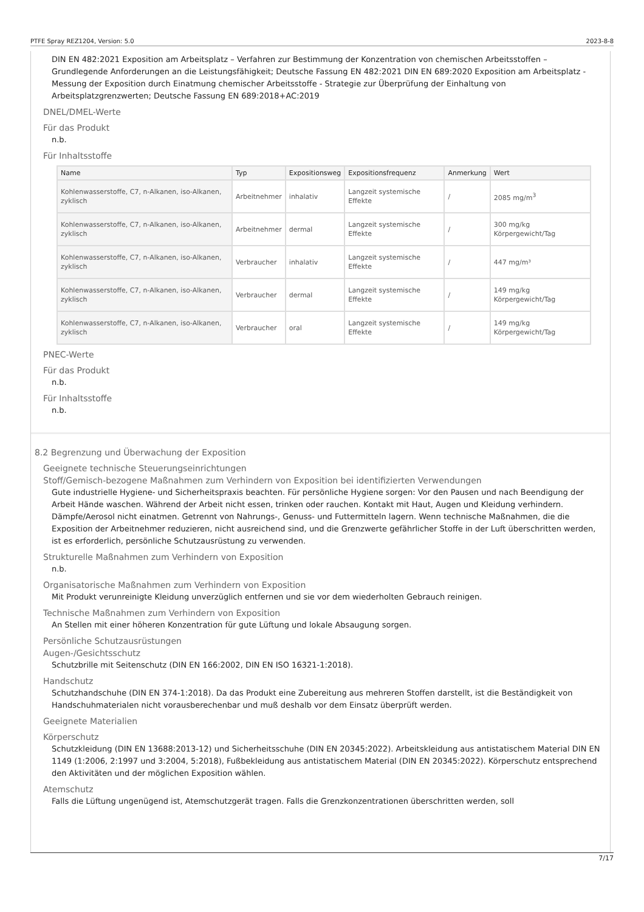PTFE Spray REZ1204, Version: 5.0 2023-8-8
DIN EN 482:2021 Exposition am Arbeitsplatz – Verfahren zur Bestimmung der Konzentration von chemischen Arbeitsstoffen – Grundlegende Anforderungen an die Leistungsfähigkeit; Deutsche Fassung EN 482:2021 DIN EN 689:2020 Exposition am Arbeitsplatz - Messung der Exposition durch Einatmung chemischer Arbeitsstoffe - Strategie zur Überprüfung der Einhaltung von Arbeitsplatzgrenzwerten; Deutsche Fassung EN 689:2018+AC:2019
DNEL/DMEL-Werte
Für das Produkt
n.b.
Für Inhaltsstoffe
| Name | Typ | Expositionsweg | Expositionsfrequenz | Anmerkung | Wert |
| --- | --- | --- | --- | --- | --- |
| Kohlenwasserstoffe, C7, n-Alkanen, iso-Alkanen, zyklisch | Arbeitnehmer | inhalativ | Langzeit systemische Effekte | / | 2085 mg/m<sup>3</sup> |
| Kohlenwasserstoffe, C7, n-Alkanen, iso-Alkanen, zyklisch | Arbeitnehmer | dermal | Langzeit systemische Effekte | / | 300 mg/kg Körpergewicht/Tag |
| Kohlenwasserstoffe, C7, n-Alkanen, iso-Alkanen, zyklisch | Verbraucher | inhalativ | Langzeit systemische Effekte | / | 447 mg/m³ |
| Kohlenwasserstoffe, C7, n-Alkanen, iso-Alkanen, zyklisch | Verbraucher | dermal | Langzeit systemische Effekte | / | 149 mg/kg Körpergewicht/Tag |
| Kohlenwasserstoffe, C7, n-Alkanen, iso-Alkanen, zyklisch | Verbraucher | oral | Langzeit systemische Effekte | / | 149 mg/kg Körpergewicht/Tag |
PNEC-Werte
Für das Produkt
n.b.
Für Inhaltsstoffe
n.b.
8.2 Begrenzung und Überwachung der Exposition
Geeignete technische Steuerungseinrichtungen
Stoff/Gemisch-bezogene Maßnahmen zum Verhindern von Exposition bei identifizierten Verwendungen
Gute industrielle Hygiene- und Sicherheitspraxis beachten. Für persönliche Hygiene sorgen: Vor den Pausen und nach Beendigung der Arbeit Hände waschen. Während der Arbeit nicht essen, trinken oder rauchen. Kontakt mit Haut, Augen und Kleidung verhindern. Dämpfe/Aerosol nicht einatmen. Getrennt von Nahrungs-, Genuss- und Futtermitteln lagern. Wenn technische Maßnahmen, die die Exposition der Arbeitnehmer reduzieren, nicht ausreichend sind, und die Grenzwerte gefährlicher Stoffe in der Luft überschritten werden, ist es erforderlich, persönliche Schutzausrüstung zu verwenden.
Strukturelle Maßnahmen zum Verhindern von Exposition
n.b.
Organisatorische Maßnahmen zum Verhindern von Exposition
Mit Produkt verunreinigte Kleidung unverzüglich entfernen und sie vor dem wiederholten Gebrauch reinigen.
Technische Maßnahmen zum Verhindern von Exposition
An Stellen mit einer höheren Konzentration für gute Lüftung und lokale Absaugung sorgen.
Persönliche Schutzausrüstungen
Augen-/Gesichtsschutz
Schutzbrille mit Seitenschutz (DIN EN 166:2002, DIN EN ISO 16321-1:2018).
Handschutz
Schutzhandschuhe (DIN EN 374-1:2018). Da das Produkt eine Zubereitung aus mehreren Stoffen darstellt, ist die Beständigkeit von Handschuhmaterialen nicht vorausberechenbar und muß deshalb vor dem Einsatz überprüft werden.
Geeignete Materialien
Körperschutz
Schutzkleidung (DIN EN 13688:2013-12) und Sicherheitsschuhe (DIN EN 20345:2022). Arbeitskleidung aus antistatischem Material DIN EN 1149 (1:2006, 2:1997 und 3:2004, 5:2018), Fußbekleidung aus antistatischem Material (DIN EN 20345:2022). Körperschutz entsprechend den Aktivitäten und der möglichen Exposition wählen.
Atemschutz
Falls die Lüftung ungenügend ist, Atemschutzgerät tragen. Falls die Grenzkonzentrationen überschritten werden, soll
7/17